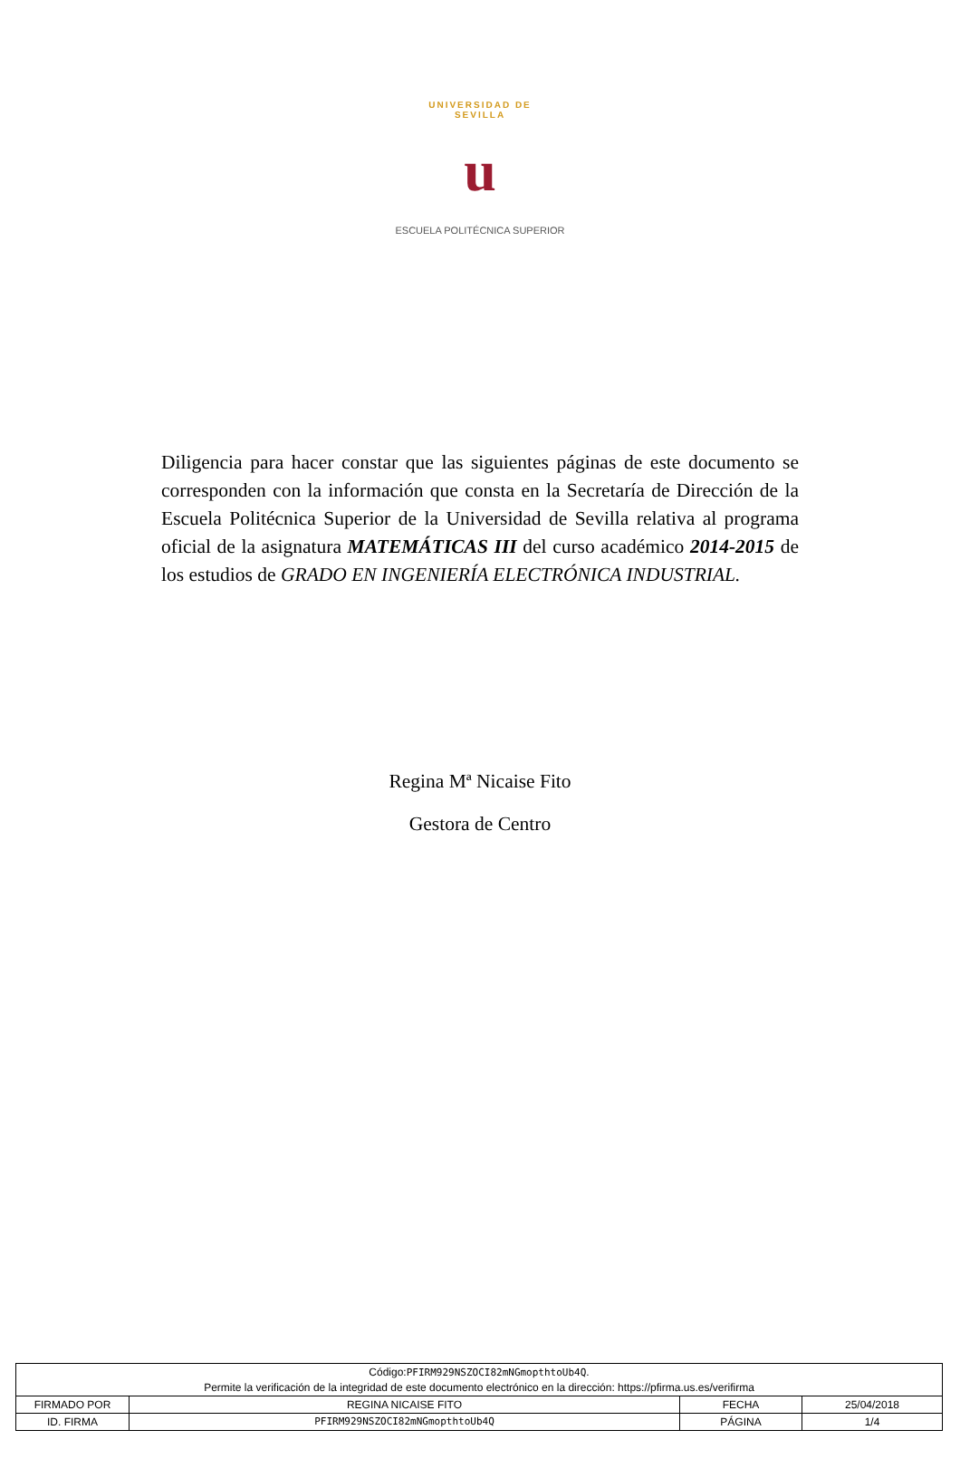UNIVERSIDAD DE SEVILLA
u
ESCUELA POLITÉCNICA SUPERIOR
Diligencia para hacer constar que las siguientes páginas de este documento se corresponden con la información que consta en la Secretaría de Dirección de la Escuela Politécnica Superior de la Universidad de Sevilla relativa al programa oficial de la asignatura MATEMÁTICAS III del curso académico 2014-2015 de los estudios de GRADO EN INGENIERÍA ELECTRÓNICA INDUSTRIAL.
Regina Mª Nicaise Fito
Gestora de Centro
| Código: PFIRM929NSZOCI82mNGmopthtoUb4Q . Permite la verificación de la integridad de este documento electrónico en la dirección: https://pfirma.us.es/verifirma | | | |
| FIRMADO POR | REGINA NICAISE FITO | FECHA | 25/04/2018 |
| ID. FIRMA | PFIRM929NSZOCI82mNGmopthtoUb4Q | PÁGINA | 1/4 |